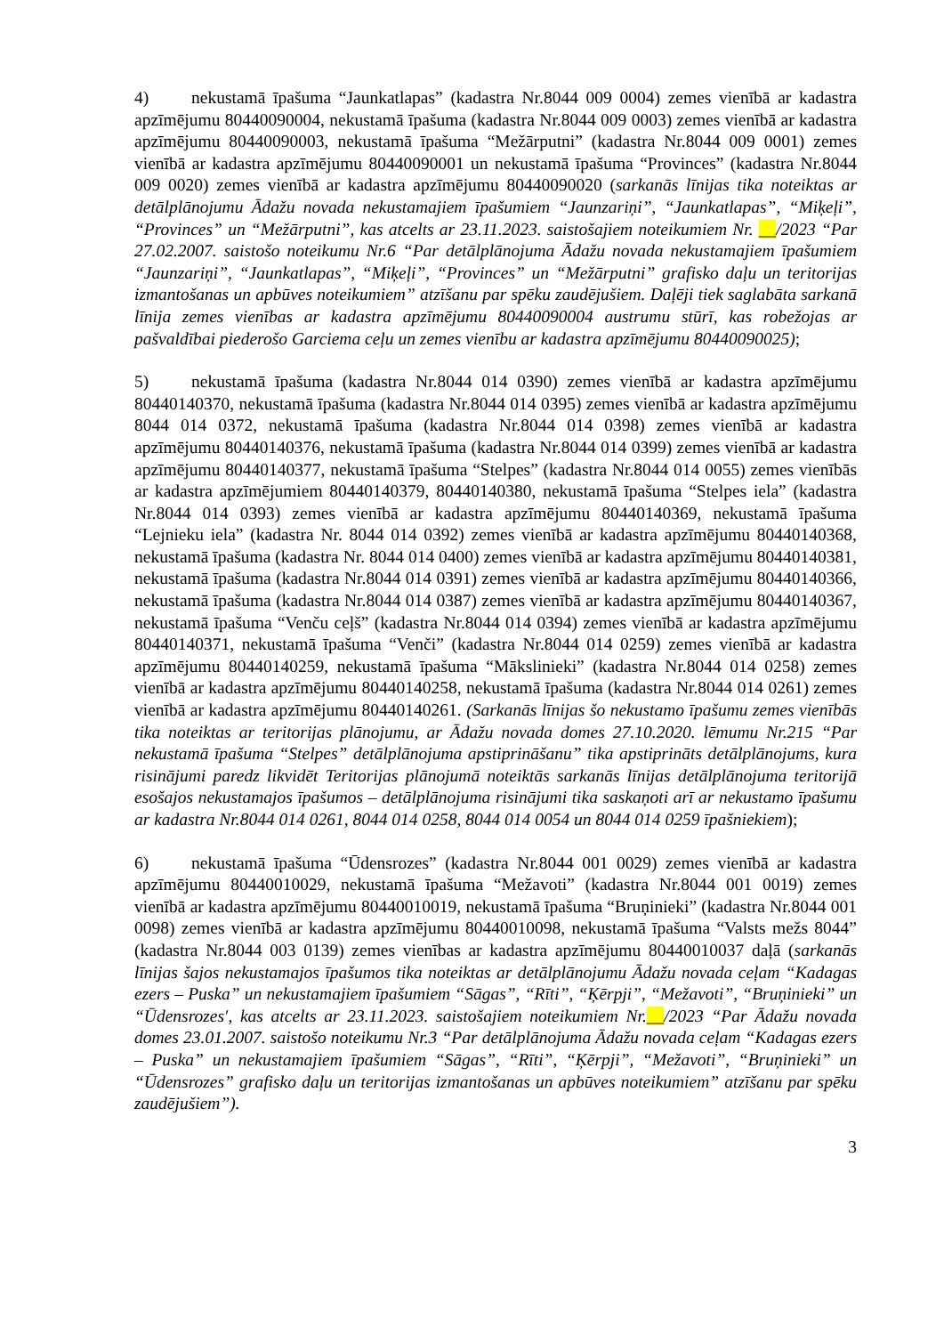4) nekustamā īpašuma “Jaunkatlapas” (kadastra Nr.8044 009 0004) zemes vienībā ar kadastra apzīmējumu 80440090004, nekustamā īpašuma (kadastra Nr.8044 009 0003) zemes vienībā ar kadastra apzīmējumu 80440090003, nekustamā īpašuma “Mežārputni” (kadastra Nr.8044 009 0001) zemes vienībā ar kadastra apzīmējumu 80440090001 un nekustamā īpašuma “Provinces” (kadastra Nr.8044 009 0020) zemes vienībā ar kadastra apzīmējumu 80440090020 (sarkanās līnijas tika noteiktas ar detālplānojumu Ādažu novada nekustamajiem īpašumiem “Jaunzariņi”, “Jaunkatlapas”, “Miķeļi”, “Provinces” un “Mežārputni”, kas atcelts ar 23.11.2023. saistošajiem noteikumiem Nr. __/2023 “Par 27.02.2007. saistošo noteikumu Nr.6 “Par detālplānojuma Ādažu novada nekustamajiem īpašumiem “Jaunzariņi”, “Jaunkatlapas”, “Miķeļi”, “Provinces” un “Mežārputni” grafisko daļu un teritorijas izmantošanas un apbūves noteikumiem” atzīšanu par spēku zaudējušiem. Daļēji tiek saglabāta sarkanā līnija zemes vienības ar kadastra apzīmējumu 80440090004 austrumu stūrī, kas robežojas ar pašvaldībai piederošo Garciema ceļu un zemes vienību ar kadastra apzīmējumu 80440090025);
5) nekustamā īpašuma (kadastra Nr.8044 014 0390) zemes vienībā ar kadastra apzīmējumu 80440140370, nekustamā īpašuma (kadastra Nr.8044 014 0395) zemes vienībā ar kadastra apzīmējumu 8044 014 0372, nekustamā īpašuma (kadastra Nr.8044 014 0398) zemes vienībā ar kadastra apzīmējumu 80440140376, nekustamā īpašuma (kadastra Nr.8044 014 0399) zemes vienībā ar kadastra apzīmējumu 80440140377, nekustamā īpašuma “Stelpes” (kadastra Nr.8044 014 0055) zemes vienībās ar kadastra apzīmējumiem 80440140379, 80440140380, nekustamā īpašuma “Stelpes iela” (kadastra Nr.8044 014 0393) zemes vienībā ar kadastra apzīmējumu 80440140369, nekustamā īpašuma “Lejnieku iela” (kadastra Nr. 8044 014 0392) zemes vienībā ar kadastra apzīmējumu 80440140368, nekustamā īpašuma (kadastra Nr. 8044 014 0400) zemes vienībā ar kadastra apzīmējumu 80440140381, nekustamā īpašuma (kadastra Nr.8044 014 0391) zemes vienībā ar kadastra apzīmējumu 80440140366, nekustamā īpašuma (kadastra Nr.8044 014 0387) zemes vienībā ar kadastra apzīmējumu 80440140367, nekustamā īpašuma “Venču ceļš” (kadastra Nr.8044 014 0394) zemes vienībā ar kadastra apzīmējumu 80440140371, nekustamā īpašuma “Venči” (kadastra Nr.8044 014 0259) zemes vienībā ar kadastra apzīmējumu 80440140259, nekustamā īpašuma “Mākslinieki” (kadastra Nr.8044 014 0258) zemes vienībā ar kadastra apzīmējumu 80440140258, nekustamā īpašuma (kadastra Nr.8044 014 0261) zemes vienībā ar kadastra apzīmējumu 80440140261. (Sarkanās līnijas šo nekustamo īpašumu zemes vienībās tika noteiktas ar teritorijas plānojumu, ar Ādažu novada domes 27.10.2020. lēmumu Nr.215 “Par nekustamā īpašuma “Stelpes” detālplānojuma apstiprināšanu” tika apstiprināts detālplānojums, kura risinājumi paredz likvidēt Teritorijas plānojumā noteiktās sarkanās līnijas detālplānojuma teritorijā esošajos nekustamajos īpašumos – detālplānojuma risinājumi tika saskaņoti arī ar nekustamo īpašumu ar kadastra Nr.8044 014 0261, 8044 014 0258, 8044 014 0054 un 8044 014 0259 īpašniekiem);
6) nekustamā īpašuma “Ūdensrozes” (kadastra Nr.8044 001 0029) zemes vienībā ar kadastra apzīmējumu 80440010029, nekustamā īpašuma “Mežavoti” (kadastra Nr.8044 001 0019) zemes vienībā ar kadastra apzīmējumu 80440010019, nekustamā īpašuma “Bruņinieki” (kadastra Nr.8044 001 0098) zemes vienībā ar kadastra apzīmējumu 80440010098, nekustamā īpašuma “Valsts mežs 8044” (kadastra Nr.8044 003 0139) zemes vienības ar kadastra apzīmējumu 80440010037 daļā (sarkanās līnijas šajos nekustamajos īpašumos tika noteiktas ar detālplānojumu Ādažu novada ceļam “Kadagas ezers – Puska” un nekustamajiem īpašumiem “Sāgas”, “Rīti”, “Ķērpji”, “Mežavoti”, “Bruņinieki” un “Ūdensrozes′, kas atcelts ar 23.11.2023. saistošajiem noteikumiem Nr.__/2023 “Par Ādažu novada domes 23.01.2007. saistošo noteikumu Nr.3 “Par detālplānojuma Ādažu novada ceļam “Kadagas ezers – Puska” un nekustamajiem īpašumiem “Sāgas”, “Rīti”, “Ķērpji”, “Mežavoti”, “Bruņinieki” un “Ūdensrozes” grafisko daļu un teritorijas izmantošanas un apbūves noteikumiem” atzīšanu par spēku zaudējušiem”).
3